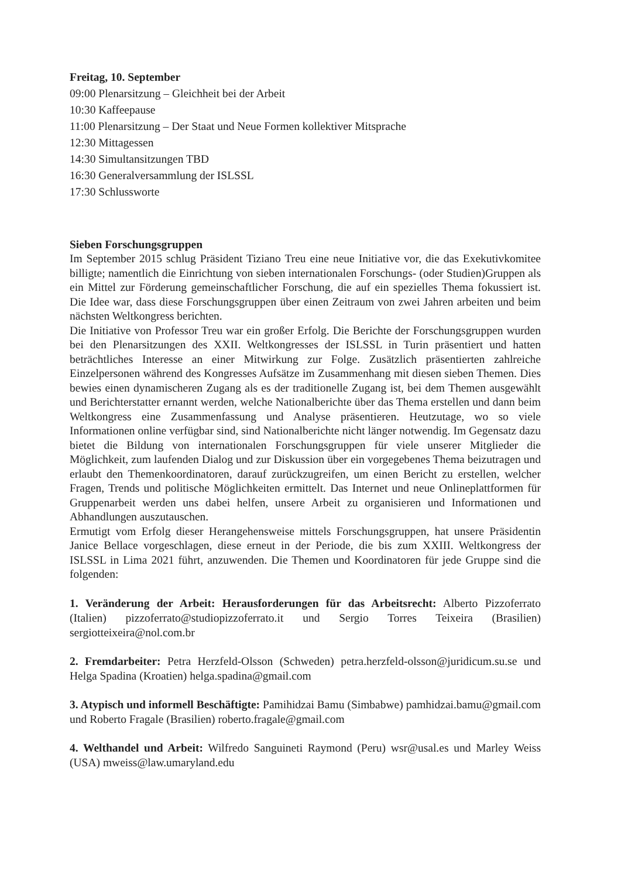Freitag, 10. September
09:00 Plenarsitzung – Gleichheit bei der Arbeit
10:30 Kaffeepause
11:00 Plenarsitzung – Der Staat und Neue Formen kollektiver Mitsprache
12:30 Mittagessen
14:30 Simultansitzungen TBD
16:30 Generalversammlung der ISLSSL
17:30 Schlussworte
Sieben Forschungsgruppen
Im September 2015 schlug Präsident Tiziano Treu eine neue Initiative vor, die das Exekutivkomitee billigte; namentlich die Einrichtung von sieben internationalen Forschungs- (oder Studien)Gruppen als ein Mittel zur Förderung gemeinschaftlicher Forschung, die auf ein spezielles Thema fokussiert ist. Die Idee war, dass diese Forschungsgruppen über einen Zeitraum von zwei Jahren arbeiten und beim nächsten Weltkongress berichten.
Die Initiative von Professor Treu war ein großer Erfolg. Die Berichte der Forschungsgruppen wurden bei den Plenarsitzungen des XXII. Weltkongresses der ISLSSL in Turin präsentiert und hatten beträchtliches Interesse an einer Mitwirkung zur Folge. Zusätzlich präsentierten zahlreiche Einzelpersonen während des Kongresses Aufsätze im Zusammenhang mit diesen sieben Themen. Dies bewies einen dynamischeren Zugang als es der traditionelle Zugang ist, bei dem Themen ausgewählt und Berichterstatter ernannt werden, welche Nationalberichte über das Thema erstellen und dann beim Weltkongress eine Zusammenfassung und Analyse präsentieren. Heutzutage, wo so viele Informationen online verfügbar sind, sind Nationalberichte nicht länger notwendig. Im Gegensatz dazu bietet die Bildung von internationalen Forschungsgruppen für viele unserer Mitglieder die Möglichkeit, zum laufenden Dialog und zur Diskussion über ein vorgegebenes Thema beizutragen und erlaubt den Themenkoordinatoren, darauf zurückzugreifen, um einen Bericht zu erstellen, welcher Fragen, Trends und politische Möglichkeiten ermittelt. Das Internet und neue Onlineplattformen für Gruppenarbeit werden uns dabei helfen, unsere Arbeit zu organisieren und Informationen und Abhandlungen auszutauschen.
Ermutigt vom Erfolg dieser Herangehensweise mittels Forschungsgruppen, hat unsere Präsidentin Janice Bellace vorgeschlagen, diese erneut in der Periode, die bis zum XXIII. Weltkongress der ISLSSL in Lima 2021 führt, anzuwenden. Die Themen und Koordinatoren für jede Gruppe sind die folgenden:
1. Veränderung der Arbeit: Herausforderungen für das Arbeitsrecht: Alberto Pizzoferrato (Italien) pizzoferrato@studiopizzoferrato.it und Sergio Torres Teixeira (Brasilien) sergiotteixeira@nol.com.br
2. Fremdarbeiter: Petra Herzfeld-Olsson (Schweden) petra.herzfeld-olsson@juridicum.su.se und Helga Spadina (Kroatien) helga.spadina@gmail.com
3. Atypisch und informell Beschäftigte: Pamihidzai Bamu (Simbabwe) pamhidzai.bamu@gmail.com und Roberto Fragale (Brasilien) roberto.fragale@gmail.com
4. Welthandel und Arbeit: Wilfredo Sanguineti Raymond (Peru) wsr@usal.es und Marley Weiss (USA) mweiss@law.umaryland.edu